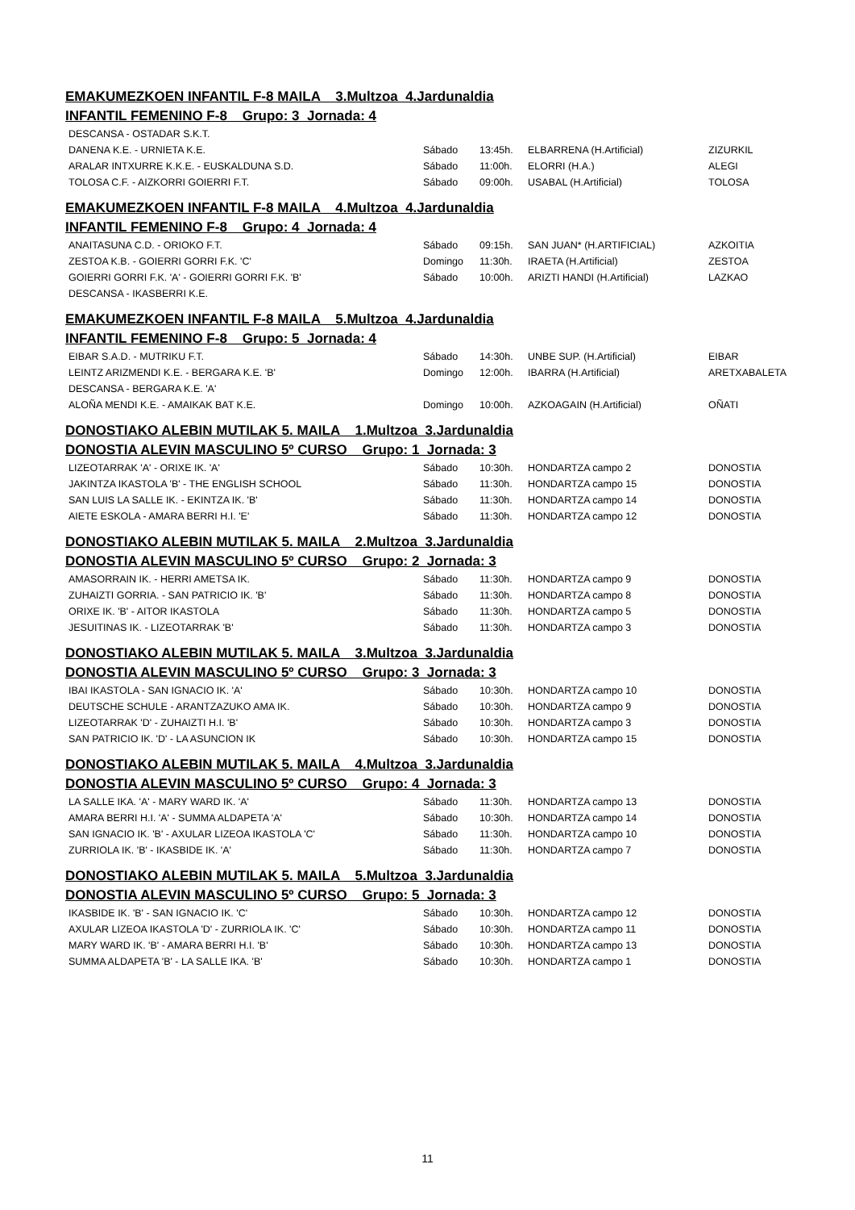EMAKUMEZKOEN INFANTIL F-8 MAILA 3.Multzoa 4.Jardunaldia
INFANTIL FEMENINO F-8 Grupo: 3 Jornada: 4
| DESCANSA - OSTADAR S.K.T. | | | | |
| DANENA K.E. - URNIETA K.E. | Sábado | 13:45h. | ELBARRENA (H.Artificial) | ZIZURKIL |
| ARALAR INTXURRE K.K.E. - EUSKALDUNA S.D. | Sábado | 11:00h. | ELORRI (H.A.) | ALEGI |
| TOLOSA C.F. - AIZKORRI GOIERRI F.T. | Sábado | 09:00h. | USABAL (H.Artificial) | TOLOSA |
EMAKUMEZKOEN INFANTIL F-8 MAILA 4.Multzoa 4.Jardunaldia
INFANTIL FEMENINO F-8 Grupo: 4 Jornada: 4
| ANAITASUNA C.D. - ORIOKO F.T. | Sábado | 09:15h. | SAN JUAN* (H.ARTIFICIAL) | AZKOITIA |
| ZESTOA K.B. - GOIERRI GORRI F.K. 'C' | Domingo | 11:30h. | IRAETA (H.Artificial) | ZESTOA |
| GOIERRI GORRI F.K. 'A' - GOIERRI GORRI F.K. 'B' | Sábado | 10:00h. | ARIZTI HANDI (H.Artificial) | LAZKAO |
| DESCANSA - IKASBERRI K.E. | | | | |
EMAKUMEZKOEN INFANTIL F-8 MAILA 5.Multzoa 4.Jardunaldia
INFANTIL FEMENINO F-8 Grupo: 5 Jornada: 4
| EIBAR S.A.D. - MUTRIKU F.T. | Sábado | 14:30h. | UNBE SUP. (H.Artificial) | EIBAR |
| LEINTZ ARIZMENDI K.E. - BERGARA K.E. 'B' | Domingo | 12:00h. | IBARRA (H.Artificial) | ARETXABALETA |
| DESCANSA - BERGARA K.E. 'A' | | | | |
| ALOÑA MENDI K.E. - AMAIKAK BAT K.E. | Domingo | 10:00h. | AZKOAGAIN (H.Artificial) | OÑATI |
DONOSTIAKO ALEBIN MUTILAK 5. MAILA 1.Multzoa 3.Jardunaldia
DONOSTIA ALEVIN MASCULINO 5º CURSO Grupo: 1 Jornada: 3
| LIZEOTARRAK 'A' - ORIXE IK. 'A' | Sábado | 10:30h. | HONDARTZA campo 2 | DONOSTIA |
| JAKINTZA IKASTOLA 'B' - THE ENGLISH SCHOOL | Sábado | 11:30h. | HONDARTZA campo 15 | DONOSTIA |
| SAN LUIS LA SALLE IK. - EKINTZA IK. 'B' | Sábado | 11:30h. | HONDARTZA campo 14 | DONOSTIA |
| AIETE ESKOLA - AMARA BERRI H.I. 'E' | Sábado | 11:30h. | HONDARTZA campo 12 | DONOSTIA |
DONOSTIAKO ALEBIN MUTILAK 5. MAILA 2.Multzoa 3.Jardunaldia
DONOSTIA ALEVIN MASCULINO 5º CURSO Grupo: 2 Jornada: 3
| AMASORRAIN IK. - HERRI AMETSA IK. | Sábado | 11:30h. | HONDARTZA campo 9 | DONOSTIA |
| ZUHAIZTI GORRIA. - SAN PATRICIO IK. 'B' | Sábado | 11:30h. | HONDARTZA campo 8 | DONOSTIA |
| ORIXE IK. 'B' - AITOR IKASTOLA | Sábado | 11:30h. | HONDARTZA campo 5 | DONOSTIA |
| JESUITINAS IK. - LIZEOTARRAK 'B' | Sábado | 11:30h. | HONDARTZA campo 3 | DONOSTIA |
DONOSTIAKO ALEBIN MUTILAK 5. MAILA 3.Multzoa 3.Jardunaldia
DONOSTIA ALEVIN MASCULINO 5º CURSO Grupo: 3 Jornada: 3
| IBAI IKASTOLA - SAN IGNACIO IK. 'A' | Sábado | 10:30h. | HONDARTZA campo 10 | DONOSTIA |
| DEUTSCHE SCHULE - ARANTZAZUKO AMA IK. | Sábado | 10:30h. | HONDARTZA campo 9 | DONOSTIA |
| LIZEOTARRAK 'D' - ZUHAIZTI H.I. 'B' | Sábado | 10:30h. | HONDARTZA campo 3 | DONOSTIA |
| SAN PATRICIO IK. 'D' - LA ASUNCION IK | Sábado | 10:30h. | HONDARTZA campo 15 | DONOSTIA |
DONOSTIAKO ALEBIN MUTILAK 5. MAILA 4.Multzoa 3.Jardunaldia
DONOSTIA ALEVIN MASCULINO 5º CURSO Grupo: 4 Jornada: 3
| LA SALLE IKA. 'A' - MARY WARD IK. 'A' | Sábado | 11:30h. | HONDARTZA campo 13 | DONOSTIA |
| AMARA BERRI H.I. 'A' - SUMMA ALDAPETA 'A' | Sábado | 10:30h. | HONDARTZA campo 14 | DONOSTIA |
| SAN IGNACIO IK. 'B' - AXULAR LIZEOA IKASTOLA 'C' | Sábado | 11:30h. | HONDARTZA campo 10 | DONOSTIA |
| ZURRIOLA IK. 'B' - IKASBIDE IK. 'A' | Sábado | 11:30h. | HONDARTZA campo 7 | DONOSTIA |
DONOSTIAKO ALEBIN MUTILAK 5. MAILA 5.Multzoa 3.Jardunaldia
DONOSTIA ALEVIN MASCULINO 5º CURSO Grupo: 5 Jornada: 3
| IKASBIDE IK. 'B' - SAN IGNACIO IK. 'C' | Sábado | 10:30h. | HONDARTZA campo 12 | DONOSTIA |
| AXULAR LIZEOA IKASTOLA 'D' - ZURRIOLA IK. 'C' | Sábado | 10:30h. | HONDARTZA campo 11 | DONOSTIA |
| MARY WARD IK. 'B' - AMARA BERRI H.I. 'B' | Sábado | 10:30h. | HONDARTZA campo 13 | DONOSTIA |
| SUMMA ALDAPETA 'B' - LA SALLE IKA. 'B' | Sábado | 10:30h. | HONDARTZA campo 1 | DONOSTIA |
11